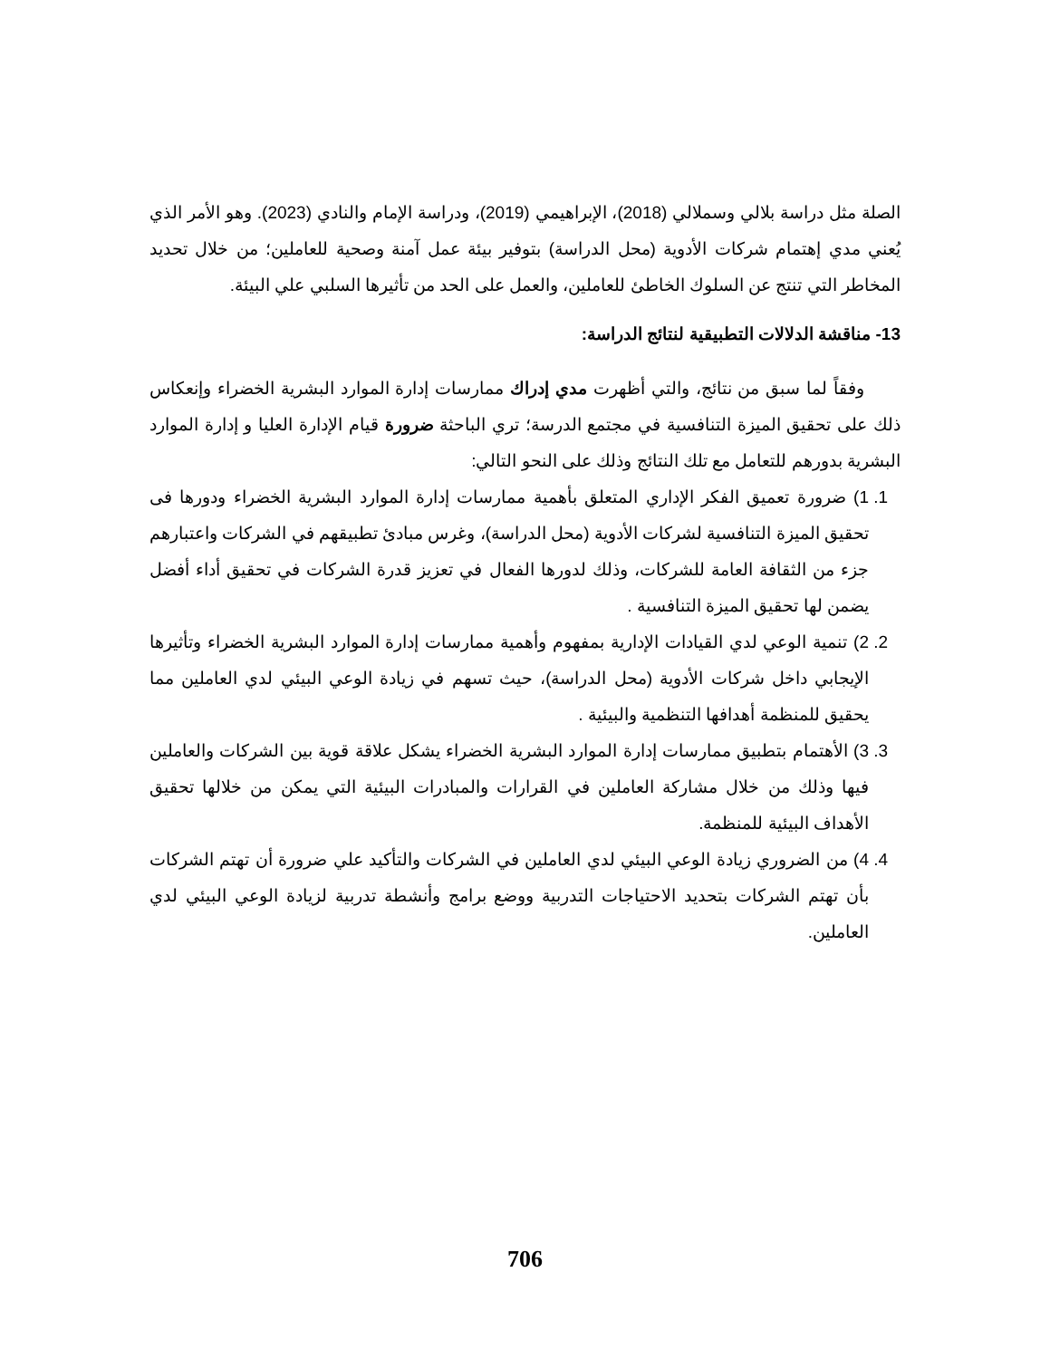الصلة مثل دراسة بلالي وسملالي (2018)، الإبراهيمي (2019)، ودراسة الإمام والنادي (2023). وهو الأمر الذي يُعني مدي إهتمام شركات الأدوية (محل الدراسة) بتوفير بيئة عمل آمنة وصحية للعاملين؛ من خلال تحديد المخاطر التي تنتج عن السلوك الخاطئ للعاملين، والعمل على الحد من تأثيرها السلبي علي البيئة.
13- مناقشة الدلالات التطبيقية لنتائج الدراسة:
وفقاً لما سبق من نتائج، والتي أظهرت مدي إدراك ممارسات إدارة الموارد البشرية الخضراء وإنعكاس ذلك على تحقيق الميزة التنافسية في مجتمع الدرسة؛ تري الباحثة ضرورة قيام الإدارة العليا و إدارة الموارد البشرية بدورهم للتعامل مع تلك النتائج وذلك على النحو التالي:
1. 1) ضرورة تعميق الفكر الإداري المتعلق بأهمية ممارسات إدارة الموارد البشرية الخضراء ودورها فى تحقيق الميزة التنافسية لشركات الأدوية (محل الدراسة)، وغرس مبادئ تطبيقهم في الشركات واعتبارهم جزء من الثقافة العامة للشركات، وذلك لدورها الفعال في تعزيز قدرة الشركات في تحقيق أداء أفضل يضمن لها تحقيق الميزة التنافسية .
2. 2) تنمية الوعي لدي القيادات الإدارية بمفهوم وأهمية ممارسات إدارة الموارد البشرية الخضراء وتأثيرها الإيجابي داخل شركات الأدوية (محل الدراسة)، حيث تسهم في زيادة الوعي البيئي لدي العاملين مما يحقيق للمنظمة أهدافها التنظمية والبيئية .
3. 3) الأهتمام بتطبيق ممارسات إدارة الموارد البشرية الخضراء يشكل علاقة قوية بين الشركات والعاملين فيها وذلك من خلال مشاركة العاملين في القرارات والمبادرات البيئية التي يمكن من خلالها تحقيق الأهداف البيئية للمنظمة.
4. 4) من الضروري زيادة الوعي البيئي لدي العاملين في الشركات والتأكيد علي ضرورة أن تهتم الشركات بأن تهتم الشركات بتحديد الاحتياجات التدربية ووضع برامج وأنشطة تدربية لزيادة الوعي البيئي لدي العاملين.
706